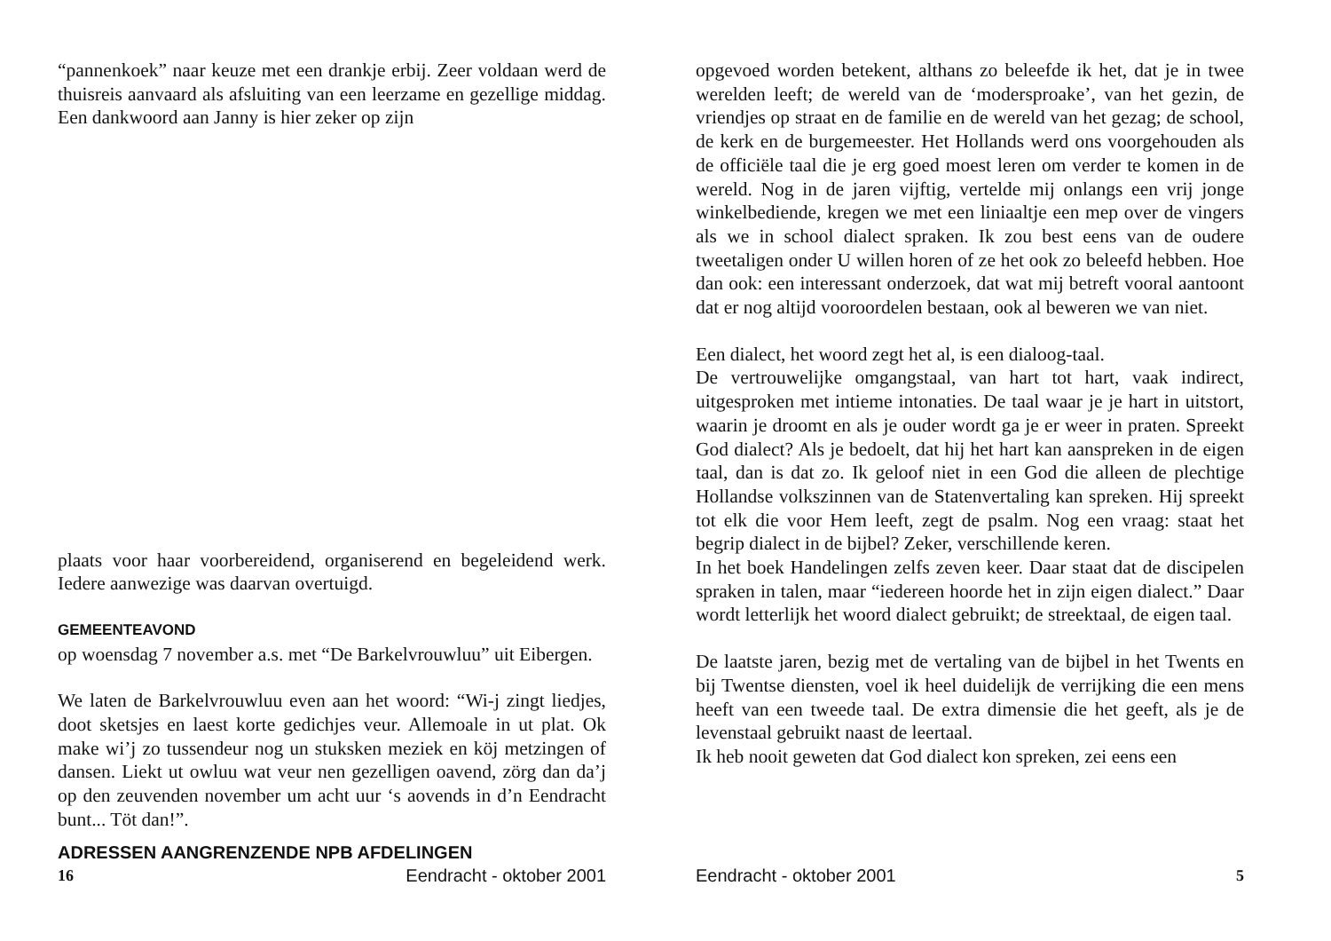“pannenkoek” naar keuze met een drankje erbij. Zeer voldaan werd de thuisreis aanvaard als afsluiting van een leerzame en gezellige middag. Een dankwoord aan Janny is hier zeker op zijn
plaats voor haar voorbereidend, organiserend en begeleidend werk. Iedere aanwezige was daarvan overtuigd.
GEMEENTEAVOND
op woensdag 7 november a.s. met “De Barkelvrouwluu” uit Eibergen.
We laten de Barkelvrouwluu even aan het woord: “Wi-j zingt liedjes, doot sketsjes en laest korte gedichjes veur. Allemoale in ut plat. Ok make wi’j zo tussendeur nog un stuksken meziek en köj metzingen of dansen. Liekt ut owluu wat veur nen gezelligen oavend, zörg dan da’j op den zeuvenden november um acht uur ‘s aovends in d’n Eendracht bunt... Töt dan!”.
ADRESSEN AANGRENZENDE NPB AFDELINGEN
16 Eendracht - oktober 2001
opgevoed worden betekent, althans zo beleefde ik het, dat je in twee werelden leeft; de wereld van de ‘modersproake’, van het gezin, de vriendjes op straat en de familie en de wereld van het gezag; de school, de kerk en de burgemeester. Het Hollands werd ons voorgehouden als de officiële taal die je erg goed moest leren om verder te komen in de wereld. Nog in de jaren vijftig, vertelde mij onlangs een vrij jonge winkelbediende, kregen we met een liniaaltje een mep over de vingers als we in school dialect spraken. Ik zou best eens van de oudere tweetaligen onder U willen horen of ze het ook zo beleefd hebben. Hoe dan ook: een interessant onderzoek, dat wat mij betreft vooral aantoont dat er nog altijd vooroordelen bestaan, ook al beweren we van niet.
Een dialect, het woord zegt het al, is een dialoog-taal.
De vertrouwelijke omgangstaal, van hart tot hart, vaak indirect, uitgesproken met intieme intonaties. De taal waar je je hart in uitstort, waarin je droomt en als je ouder wordt ga je er weer in praten. Spreekt God dialect? Als je bedoelt, dat hij het hart kan aanspreken in de eigen taal, dan is dat zo. Ik geloof niet in een God die alleen de plechtige Hollandse volkszinnen van de Statenvertaling kan spreken. Hij spreekt tot elk die voor Hem leeft, zegt de psalm. Nog een vraag: staat het begrip dialect in de bijbel? Zeker, verschillende keren.
In het boek Handelingen zelfs zeven keer. Daar staat dat de discipelen spraken in talen, maar “iedereen hoorde het in zijn eigen dialect.” Daar wordt letterlijk het woord dialect gebruikt; de streektaal, de eigen taal.
De laatste jaren, bezig met de vertaling van de bijbel in het Twents en bij Twentse diensten, voel ik heel duidelijk de verrijking die een mens heeft van een tweede taal. De extra dimensie die het geeft, als je de levenstaal gebruikt naast de leertaal.
Ik heb nooit geweten dat God dialect kon spreken, zei eens een
Eendracht - oktober 2001 5